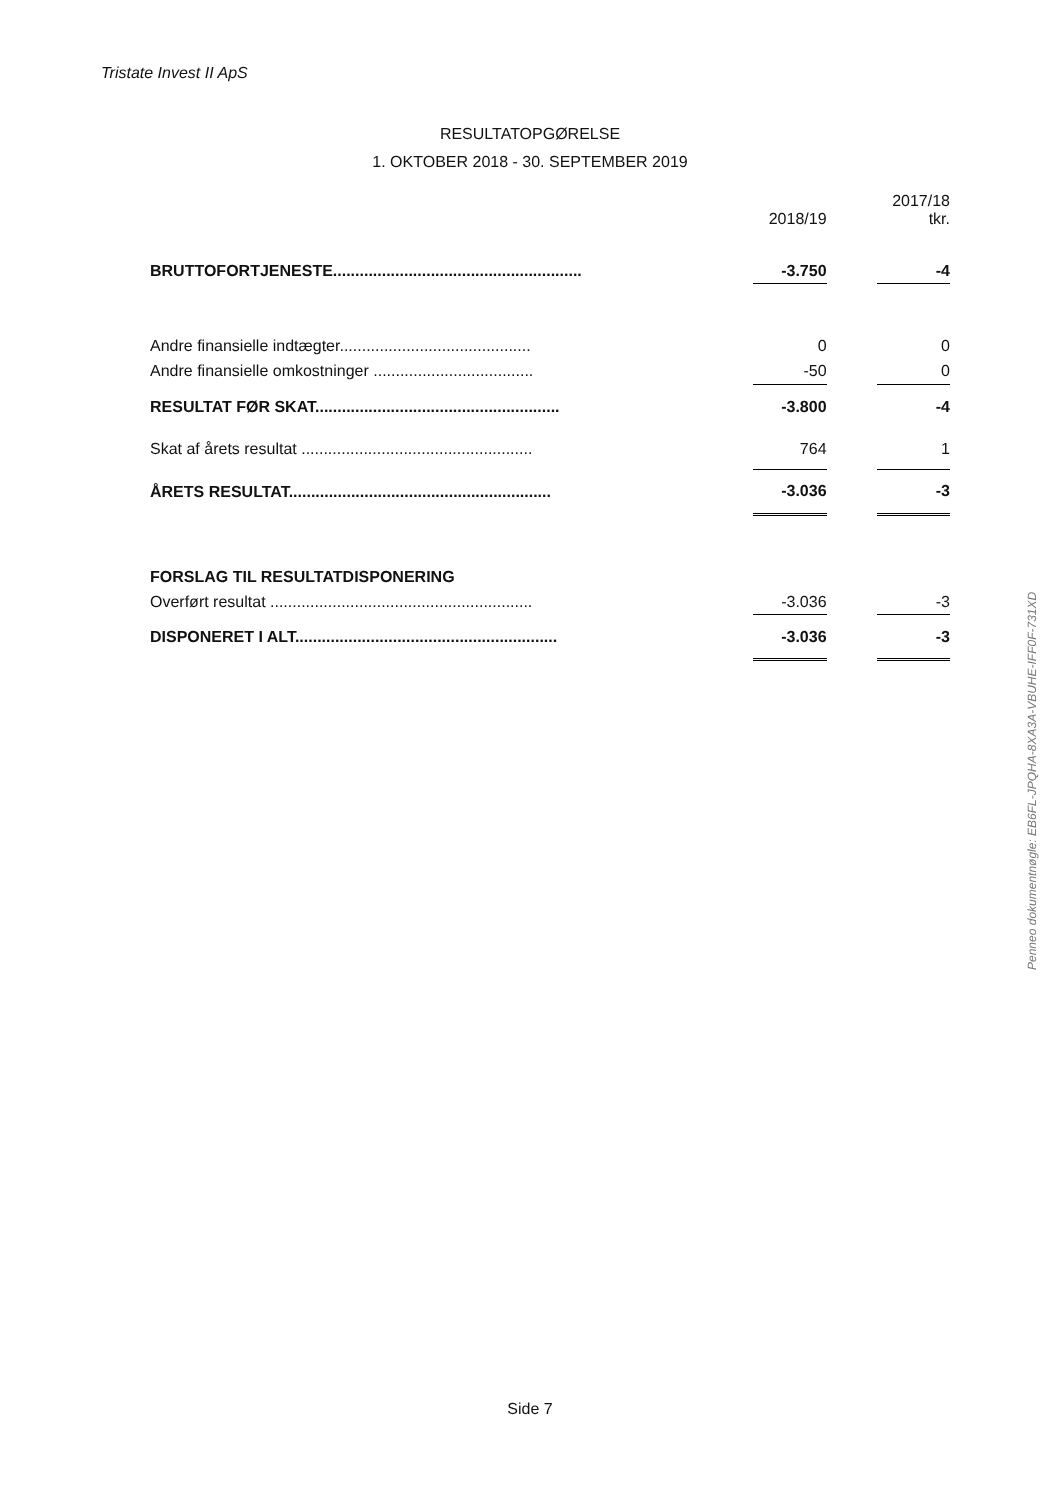Tristate Invest II ApS
RESULTATOPGØRELSE
1. OKTOBER 2018 - 30. SEPTEMBER 2019
| | | 2018/19 | | 2017/18 tkr. |
| --- | --- | --- | --- | --- |
| BRUTTOFORTJENESTE........................................................ | | -3.750 | | -4 |
| Andre finansielle indtægter........................................... | | 0 | | 0 |
| Andre finansielle omkostninger .................................... | | -50 | | 0 |
| RESULTAT FØR SKAT....................................................... | | -3.800 | | -4 |
| Skat af årets resultat .................................................... | | 764 | | 1 |
| ÅRETS RESULTAT........................................................... | | -3.036 | | -3 |
| FORSLAG TIL RESULTATDISPONERING | | | | |
| Overført resultat ........................................................... | | -3.036 | | -3 |
| DISPONERET I ALT........................................................... | | -3.036 | | -3 |
Penneo dokumentnøgle: EB6FL-JPQHA-8XA3A-VBUHE-IFF0F-731XD
Side 7